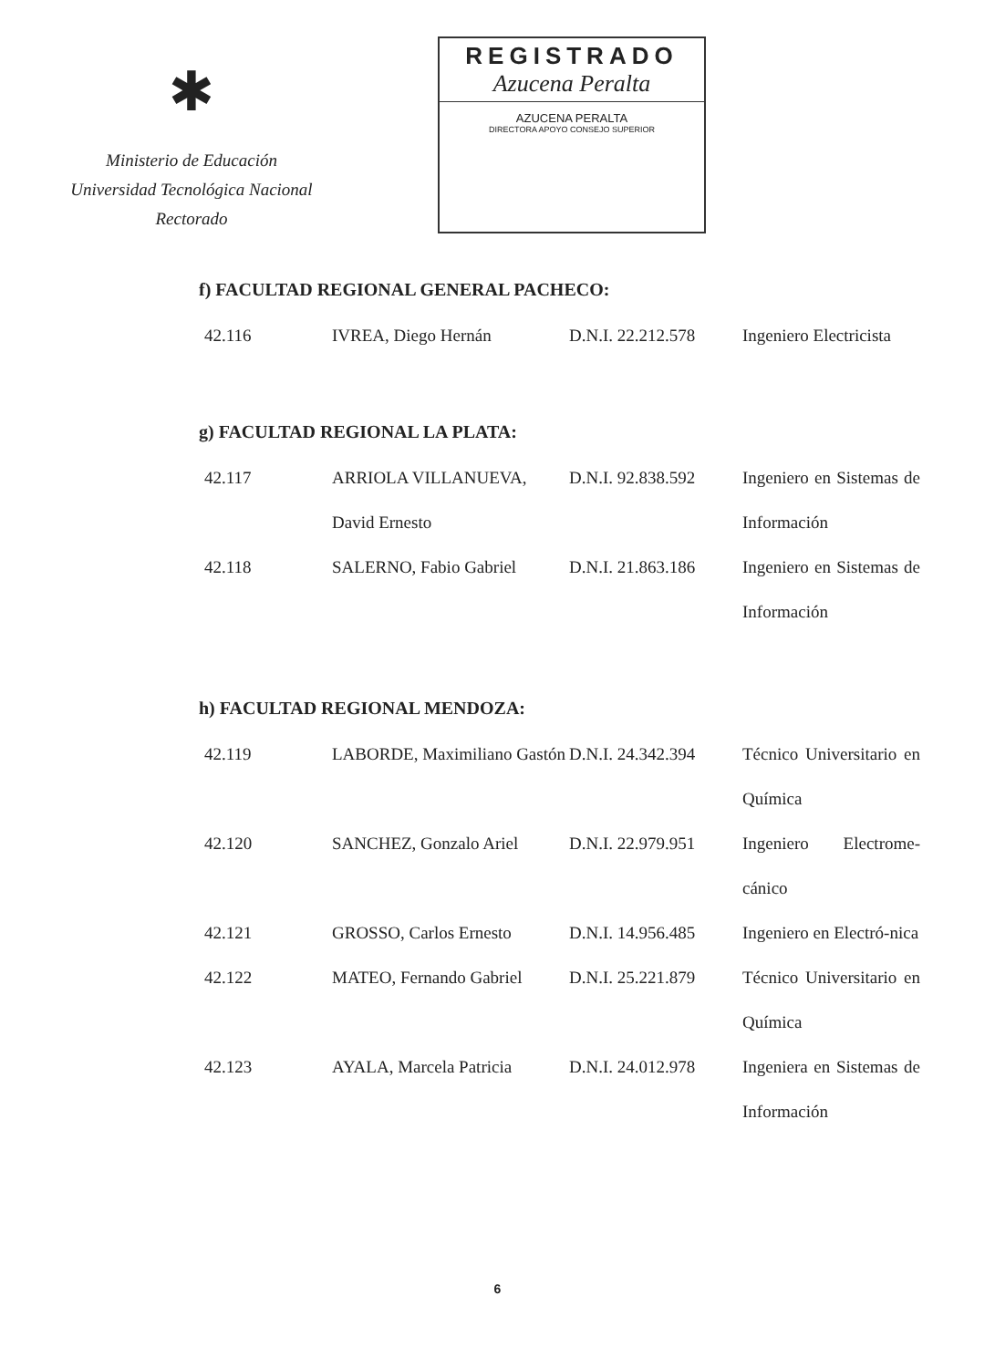✱
Ministerio de Educación
Universidad Tecnológica Nacional
Rectorado
REGISTRADO
Azucena Peralta
AZUCENA PERALTA
DIRECTORA APOYO CONSEJO SUPERIOR
f) FACULTAD REGIONAL GENERAL PACHECO:
| 42.116 | IVREA, Diego Hernán | D.N.I. 22.212.578 | Ingeniero Electricista |
g) FACULTAD REGIONAL LA PLATA:
| 42.117 | ARRIOLA VILLANUEVA, David Ernesto | D.N.I. 92.838.592 | Ingeniero en Sistemas de Información |
| 42.118 | SALERNO, Fabio Gabriel | D.N.I. 21.863.186 | Ingeniero en Sistemas de Información |
h) FACULTAD REGIONAL MENDOZA:
| 42.119 | LABORDE, Maximiliano Gastón | D.N.I. 24.342.394 | Técnico Universitario en Química |
| 42.120 | SANCHEZ, Gonzalo Ariel | D.N.I. 22.979.951 | Ingeniero Electrome-cánico |
| 42.121 | GROSSO, Carlos Ernesto | D.N.I. 14.956.485 | Ingeniero en Electró-nica |
| 42.122 | MATEO, Fernando Gabriel | D.N.I. 25.221.879 | Técnico Universitario en Química |
| 42.123 | AYALA, Marcela Patricia | D.N.I. 24.012.978 | Ingeniera en Sistemas de Información |
6